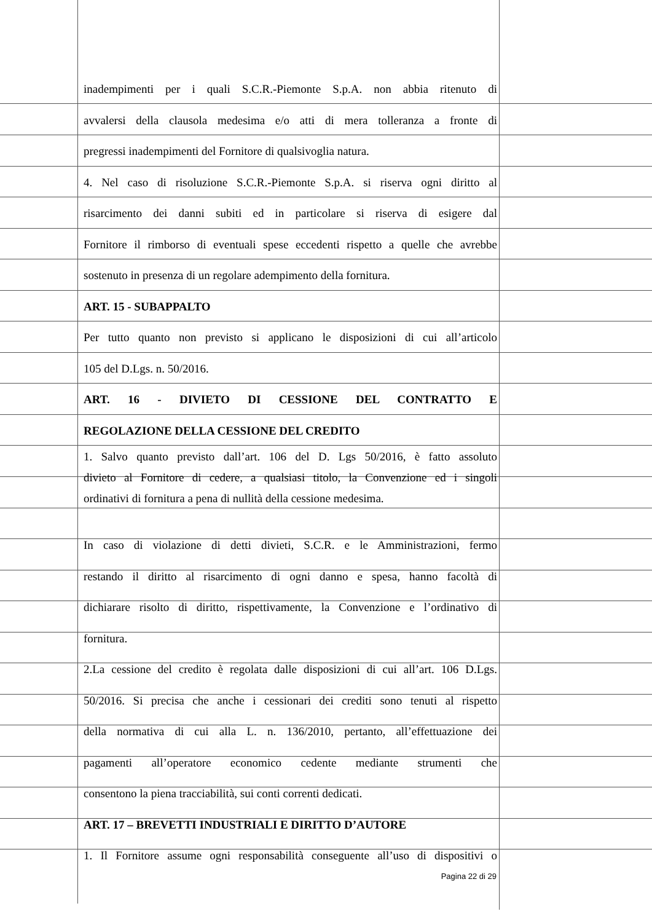inadempimenti per i quali S.C.R.-Piemonte S.p.A. non abbia ritenuto di
avvalersi della clausola medesima e/o atti di mera tolleranza a fronte di
pregressi inadempimenti del Fornitore di qualsivoglia natura.
4. Nel caso di risoluzione S.C.R.-Piemonte S.p.A. si riserva ogni diritto al
risarcimento dei danni subiti ed in particolare si riserva di esigere dal
Fornitore il rimborso di eventuali spese eccedenti rispetto a quelle che avrebbe
sostenuto in presenza di un regolare adempimento della fornitura.
ART. 15 - SUBAPPALTO
Per tutto quanto non previsto si applicano le disposizioni di cui all’articolo
105 del D.Lgs. n. 50/2016.
ART. 16 - DIVIETO DI CESSIONE DEL CONTRATTO E
REGOLAZIONE DELLA CESSIONE DEL CREDITO
1. Salvo quanto previsto dall’art. 106 del D. Lgs 50/2016, è fatto assoluto
divieto al Fornitore di cedere, a qualsiasi titolo, la Convenzione ed i singoli
ordinativi di fornitura a pena di nullità della cessione medesima.
In caso di violazione di detti divieti, S.C.R. e le Amministrazioni, fermo
restando il diritto al risarcimento di ogni danno e spesa, hanno facoltà di
dichiarare risolto di diritto, rispettivamente, la Convenzione e l’ordinativo di
fornitura.
2.La cessione del credito è regolata dalle disposizioni di cui all’art. 106 D.Lgs.
50/2016. Si precisa che anche i cessionari dei crediti sono tenuti al rispetto
della normativa di cui alla L. n. 136/2010, pertanto, all’effettuazione dei
pagamenti all’operatore economico cedente mediante strumenti che
consentono la piena tracciabilità, sui conti correnti dedicati.
ART. 17 – BREVETTI INDUSTRIALI E DIRITTO D’AUTORE
1. Il Fornitore assume ogni responsabilità conseguente all’uso di dispositivi o
Pagina 22 di 29